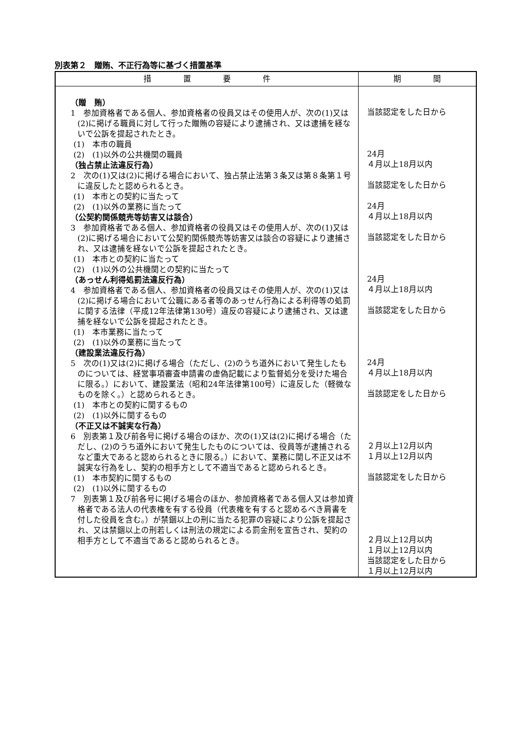別表第２　贈賄、不正行為等に基づく措置基準
| 措 置 要 件 | 期 間 |
| --- | --- |
| （贈 賄） 1 参加資格者である個人、参加資格者の役員又はその使用人が、次の(1)又は(2)に掲げる職員に対して行った贈賄の容疑により逮捕され、又は逮捕を経ないで公訴を提起されたとき。 (1) 本市の職員 (2) (1)以外の公共機関の職員 （独占禁止法違反行為） 2 次の(1)又は(2)に掲げる場合において、独占禁止法第３条又は第８条第１号に違反したと認められるとき。 (1) 本市との契約に当たって (2) (1)以外の業務に当たって （公契約関係競売等妨害又は談合） 3 参加資格者である個人、参加資格者の役員又はその使用人が、次の(1)又は(2)に掲げる場合において公契約関係競売等妨害又は談合の容疑により逮捕され、又は逮捕を経ないで公訴を提起されたとき。 (1) 本市との契約に当たって (2) (1)以外の公共機関との契約に当たって （あっせん利得処罰法違反行為） 4 参加資格者である個人、参加資格者の役員又はその使用人が、次の(1)又は(2)に掲げる場合において公職にある者等のあっせん行為による利得等の処罰に関する法律（平成12年法律第130号）違反の容疑により逮捕され、又は逮捕を経ないで公訴を提起されたとき。 (1) 本市業務に当たって (2) (1)以外の業務に当たって （建設業法違反行為） 5 次の(1)又は(2)に掲げる場合（ただし、(2)のうち道外において発生したものについては、経営事項審査申請書の虚偽記載により監督処分を受けた場合に限る。）において、建設業法（昭和24年法律第100号）に違反した（軽微なものを除く。）と認められるとき。 (1) 本市との契約に関するもの (2) (1)以外に関するもの （不正又は不誠実な行為） 6 別表第１及び前各号に掲げる場合のほか、次の(1)又は(2)に掲げる場合（ただし、(2)のうち道外において発生したものについては、役員等が逮捕されるなど重大であると認められるときに限る。）において、業務に関し不正又は不誠実な行為をし、契約の相手方として不適当であると認められるとき。 (1) 本市契約に関するもの (2) (1)以外に関するもの 7 別表第１及び前各号に掲げる場合のほか、参加資格者である個人又は参加資格者である法人の代表権を有する役員（代表権を有すると認めるべき肩書を付した役員を含む。）が禁錮以上の刑に当たる犯罪の容疑により公訴を提起され、又は禁錮以上の刑若しくは刑法の規定による罰金刑を宣告され、契約の相手方として不適当であると認められるとき。 | 当該認定をした日から 24月 ４月以上18月以内 当該認定をした日から 24月 ４月以上18月以内 当該認定をした日から 24月 ４月以上18月以内 当該認定をした日から 24月 ４月以上18月以内 当該認定をした日から ２月以上12月以内 １月以上12月以内 当該認定をした日から ２月以上12月以内 １月以上12月以内 当該認定をした日から １月以上12月以内 |